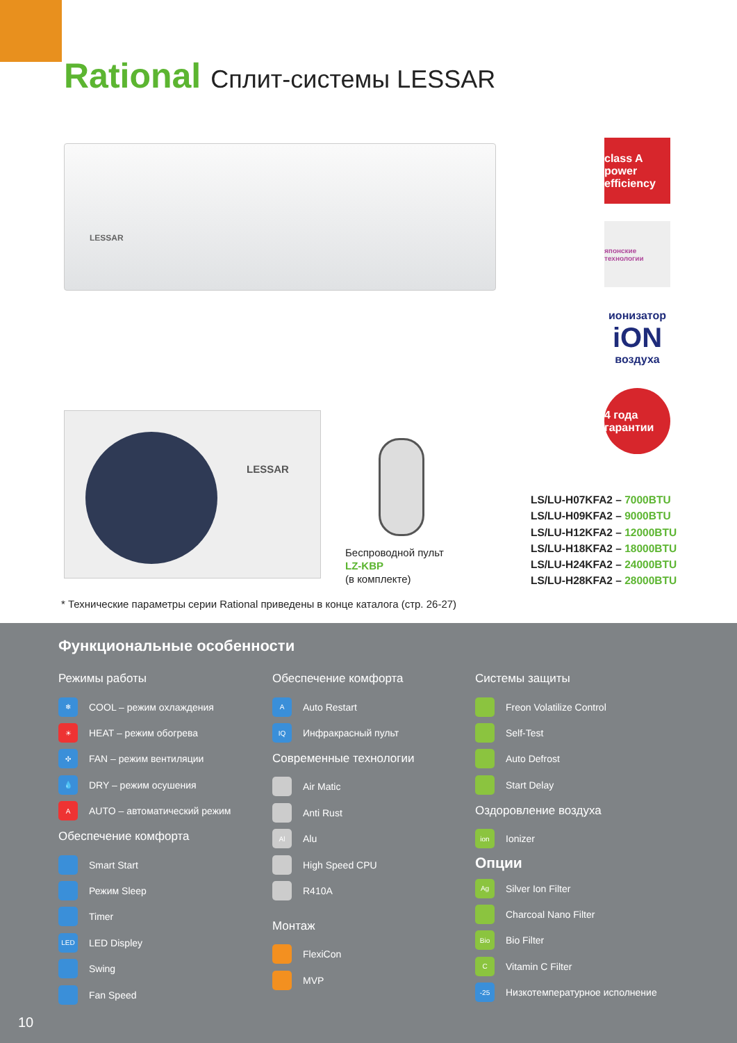Rational Сплит-системы LESSAR
LESSAR
LESSAR
class A power efficiency
японские технологии
ионизатор
iON
воздуха
4 года гарантии
Беспроводной пульт
LZ-KBP
(в комплекте)
LS/LU-H07KFA2 – 7000BTU
LS/LU-H09KFA2 – 9000BTU
LS/LU-H12KFA2 – 12000BTU
LS/LU-H18KFA2 – 18000BTU
LS/LU-H24KFA2 – 24000BTU
LS/LU-H28KFA2 – 28000BTU
* Технические параметры серии Rational приведены в конце каталога (стр. 26-27)
Функциональные особенности
Режимы работы
❄ COOL – режим охлаждения
☀ HEAT – режим обогрева
✣ FAN – режим вентиляции
💧 DRY – режим осушения
A AUTO – автоматический режим
Обеспечение комфорта
Smart Start
Режим Sleep
Timer
LED LED Displey
Swing
Fan Speed
Обеспечение комфорта
A Auto Restart
IQ Инфракрасный пульт
Современные технологии
Air Matic
Anti Rust
Al Alu
High Speed CPU
R410A
Монтаж
FlexiCon
MVP
Системы защиты
Freon Volatilize Control
Self-Test
Auto Defrost
Start Delay
Оздоровление воздуха
ion Ionizer
Опции
Ag Silver Ion Filter
Charcoal Nano Filter
Bio Bio Filter
C Vitamin C Filter
-25 Низкотемпературное исполнение
10